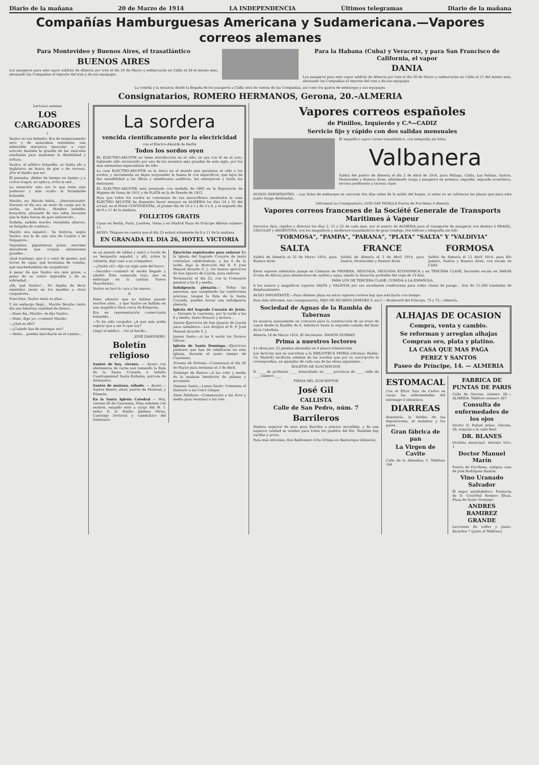Diario de la mañana 20 de Marzo de 1914 LA INDEPENDENCIA Últimos telegramas Diario de la mañana
Compañías Hamburguesas Americana y Sudamericana.—Vapores correos alemanes
Para Montevideo y Buenos Aires, el trasatlántico
BUENOS AIRES
Los pasajeros para este vapor saldrán de Almería por tren el día 20 de Marzo y embarcarán en Cádiz el 28 el mismo mes, abonando las Compañías el importe del tren y de sus equipajes.
Para la Habana (Cuba) y Veracruz, y para San Francisco de California, el vapor
DANIA
Los pasajeros para este vapor saldrán de Almería por tren el día 26 de Marzo y embarcarán en Cádiz el 31 del mismo mes, abonando las Compañías el importe del tren y de sus equipajes.
La comida y la estancia desde la llegada de los pasajeros a Cádiz será de cuenta de las Compañías, así como los gastos de embarque y sus equipajes.
Consignatarios, ROMERO HERMANOS, Gerona, 20.–ALMERIA
Lecturas amenas
LOS CARGADORES
I
Vauloo no era bebedor. Era de temperamento seco y de naturaleza resistente; una admirable mecánica muscular a cuyo articulo bastaba la grasilla de las vesículas sinobiales para mantener la flexibilidad y soltura.
Vauloo, el atlético holandés, no había ido a Inglaterra en busca de gim o de cerveza. ¡Por el diablo que no!
El pensaba: ¡Beber de tiempo en tiempo y a cortos tragos, no aplaca, irrita la sed...
La intención: esto era lo que tenía más poderoso y más oculto el formidable holandés.
Mariño, no; Mariño bebía... ¡Desventurado! Durante el día era un mulo de carga por la noche, un lechón... Hombre endeble; bonachón, abrasado de una rabia inocente que le daba fuerza de gato enfurecido...
Sudaba, sudaba mucho; resoplaba afanoso, se fatigaba de continuo...
Mariño era español... Su historia, según Vauloo, era la de una rata de Cantón o de Singapore...
Vagonetas, gigantescas grúas, enormes elevadores que ocupan extensiones grandes...
¡Qué trastiego, que ir y venir de gentes, qué torres de cajas, qué montañas de toneles, qué muchedumbres de cargadores!
A pesar de que Vauloo era más grave; a pesar de su rostro imposible y de su sobriedad...
¡Ah, qué Vauloo!... No dejaba de decir repetidas veces en los muelles a otros cargadores...
Pues bien, Vauloo tenía su plan...
Y sin embargo llegó... Mariño llevaba cierto día una fabulosa cantidad de dinero...
—Buen día, Mariño—le dijo Vauloo.
—Malo, digo yo—contestó Mariño.
—¿Qué es ello?
—¿Cuándo has de entregar eso?
—Vente... puedes marcharte en el camino...
La sordera
vencida científicamente por la electricidad
con el Electro-Akustik de Berlín
Todos los sordos oyen
EL ELECTRO-AKUSTIK no tiene introducción en el oído, se oye con él en el acto, habiendo sido reconocido por uno de los inventos más grandes de este siglo, por los más eminentes especialistas de oído.
La casa ELECTRO-AKUSTIK es la única en el mundo que garantiza el oído a los sordos, y recomienda no dejen sorprender la buena fe con específicos, que lejos de dar sensibilidad a las fibras y membranas auditivas, las entorpecen y hasta las destruyen.
EL ELECTRO-AKUSTIK está premiado con medalla de ORO en la Exposición de Higiene de Viena de 1911 y de PLATA en la de Dresde de 1912.
Para que todos los sordos se convenzan de sus maravillosos resultados la casa ELECTRO AKUSTIK ha dispuesto hacer ensayos en ALMERIA los días 24 y 25 del actual, en el Hotel CONTINENTAL, el primer día de 10 a 1 y de 3 a 6, y el segundo día de 9 a 11 de la mañana.
FOLLETOS GRATIS
Casas en Berlín, París, Londres, Viena y en Madrid Plaza de Príncipe Alfonso número 11.
AVISO: Téngase en cuenta que el día 25 estará solamente de 9 a 11 de la mañana.
EN GRANADA EL DIA 26, HOTEL VICTORIA
se un puente de tablas y entró a bordo de un bergantín español, y allí, sobre la cubierta, dejó caer a su compañero.
—¿Quién vá?—dijo un vigía ante del barco.
—Servidor—contestó el recién llegado y añadió: Este camarada tuyo, que se embriagó en la cantina Nueva Manchester...
Vauloo se lavó la cara y las manos...
II
Debo advertir que no habían pasado muchos años... y que Vauloo se hallaba en una magnífica finca cerca de Estepona.
Era en representación comerciante holandés...
—Yo he sido cargador. ¿A qué más podía aspirar que a ser lo que soy?
Llegó el médico... Vió al herido...
JOSÉ ZAHONERO.
Boletín religioso
Santos de hoy, viernes. — Ayuno con abstinencia de carne aun teniendo la Bula de la Santa Cruzada e indulto Cuadragesimal Santa Eufemia, patrona de Antequera.
Santos de mañana, sábado. — Ayuno.— Santos Benito, abad, patrón de Monreal, y Filemón.
En la Santa Iglesia Catedral — Hoy, viernes III de Cuaresma, Misa solemne con sermón, estando éste a cargo del M. I. señor D. D. Emilio Jiménez Pérez, Canónigo Doctoral y catedrático del Seminario.
Ejercicios espirituales para señoras En la Iglesia del Sagrado Corazón de Jesús continúan celebrándose, a las 6 de la tarde, bajo la dirección del R. P. José Manuel Aicardo S. J., los Santos ejercicios de San Ignacio de Loyola, para señoras.
Terminarán el día 22, con la Comunión general a las 8 y media.
Indulgencia plenaria.— Todas las personas, que cumpliendo las condiciones precisas, tengan la Bula de la Santa Cruzada, pueden lucrar una indulgencia plenaria.
Iglesia del Sagrado Corazón de Jesús. — Durante la cuaresma, por la tarde a las 6 y media, Santo Rosario y lectura...
Santos Ejercicios de San Ignacio de Loyola para caballeros.—Los dirigirá el R. P. José Manuel Aicardo S. J.
Jueves Santo.—A las 9 serán los Divinos Oficios.
Iglesia de Santo Domingo.—Ejercicios piadosos que han de celebrarse en esta Iglesia, durante el santo tiempo de Cuaresma.
Novena de Dolores.—Comenzará el día 26 de Marzo para terminar el 3 de Abril.
Domingo de Ramos.—A las ocho y media de la mañana bendición de palmas y procesión.
Semana Santa.—Lunes Santo: Comienza el Quinario a las Cinco Llagas.
Siete Palabras.—Comenzarán a las doce y media para terminar a las tres.
Vapores correos españoles
de Pinillos, Izquierdo y C.ª—CADIZ
Servicio fijo y rápido con dos salidas mensuales
El magnífico vapor correo trasatlántico, con telegrafía sin hilos,
Valbanera
Saldrá del puerto de Almería el día 2 de Abril de 1914, para Málaga, Cádiz, Las Palmas, Santos, Montevideo y Buenos Aires, admitiendo carga y pasajeros en primera, segunda, segunda económica, tercera preferente y tercera clase.
AVISOS IMPORTANTES. —Las listas de embarque se cerrarán dos días antes de la salida del buque, si antes no se cubrieran las plazas que para este punto traiga destinadas.
Informará su Consignatario, LUIS GAY PADILLA Puerta de Purchena 4 Almería
Vapores correos franceses de la Société Generale de Transports Maritimes á Vapeur
Servicios fijos, rápidos y directos los días 2, 12 y 22 de cada mes, por el puerto de ALMERIA para el transporte de pasajeros con destino á BRASIL, URUGUAY y ARGENTINA, con los magníficos y modernos trasatlánticos de gran tonelaje, dos hélices y telegrafía sin hilo
"FORMOSA", "PAMPA", "PARANA", "PLATA" "SALTA" Y "VALDIVIA"
SALTA
Saldrá de Almería el 22 de Marzo 1914, para Buenos Aires
FRANCE
Saldrá de Almería el 2 de Abril 1914, para Santos, Montevideo y Buenos Aires
FORMOSA
Saldrá de Almería el 12 Abril 1914, para Río Janeiro, Santos y Buenos Aires, con escala en Cádiz
Estos vapores admitirán pasaje en Cámaras de PRIMERA, SEGUNDA, SEGUNDA ECONOMICA y en TERCERA CLASE, haciendo escala en DAKAR (Costa de Africa) para abastecerse de carbón y agua, siendo la duración probable del viaje de 15 días.
PARA LOS DE TERCERA CLASE, COMIDA A LA ESPAÑOLA
A los nuevos y magníficos vapores SALTA y VALDIVIA por sus excelentes condiciones para todas clases de pasaje... Son de 11.500 toneladas de desplazamiento.
AVISO IMPORTANTE.—Para obtener plaza en estos vapores correos hay que solicitarla con tiempo.
Para más informes, sus consignatarios, HIJO DE RICARDO JIMENEZ S. en C.—Boulevard del Príncipe, 73 y 75.—Almería.
Sociedad de Aguas de la Rambla de Tabernas
Se anuncia nuevamente un concurso para la construcción de un trozo de cauce desde la Rambla de S. Indalecio hasta la segunda cañada del llano de la Cebolleta.
Almería 18 de Marzo 1914. El Secretario. RAMÓN DURBÁN
Prima a nuestros lectores
41 obras por 22 pesetas abonadas en 4 plazos trimestrales
Los lectores que se suscriban a la BIBLIOTECA PATRIA (oficinas: Bailén, 35, Madrid) recibirán además de las novelas que por su suscripción le correspondan, un ejemplar de cada una de las obras siguientes...
BOLETIN DE SUSCRIPCION
D. ____ de profesión ____ domiciliado en ____ provincia de ____ calle de ____ número ____
FIRMA DEL SUSCRIPTOR
José Gil
CALLISTA
Calle de San Pedro, núm. 7
Barrileros
Madera superior de pino para Barriles a precios increíbles, y de una superior calidad se venden para todos los pueblos del Río. También hay varillas y arcos.
Para más informes, don Baldomero Orta Ortega en Bentarique (Almería).
ALHAJAS DE OCASION
Compra, venta y cambio.
Se reforman y arreglan alhajas
Compran oro, plata y platino.
LA CASA QUE MAS PAGA
PEREZ Y SANTOS
Paseo de Príncipe, 14. — ALMERIA
ESTOMACAL
Con el Elixir Saiz de Carlos se curan las enfermedades del estómago é intestinos.
DIARREAS
disentería, la fetidez de las deposiciones, el malestar y los gases.
Gran fábrica de pan
La Virgen de Cavite
Calle de la Almedina 5. Teléfono 164
FABRICA DE PUNTAS DE PARIS
Calle de Gerona, número 28.—ALMERIA. Teléfono número 267
Consulta de enfermedades de los ojos
Doctor D. Rafael Aráez. Gerona, 28, esquina a la calle Real
DR. BLANES
Oculista municipal. Antonio Vico, 1
Doctor Manuel Marín
Puerta de Purchena, antigua casa de José Rodríguez Ramón.
Vino Uranado Salvador
El mejor antidiabético. Farmacia de D. Cristóbal Romero Elvas, Plaza de Santo Domingo
ANDRES RAMIREZ GRANDE
Lecciones de solfeo y piano. Ricardos 7 (junto al Teléfono)